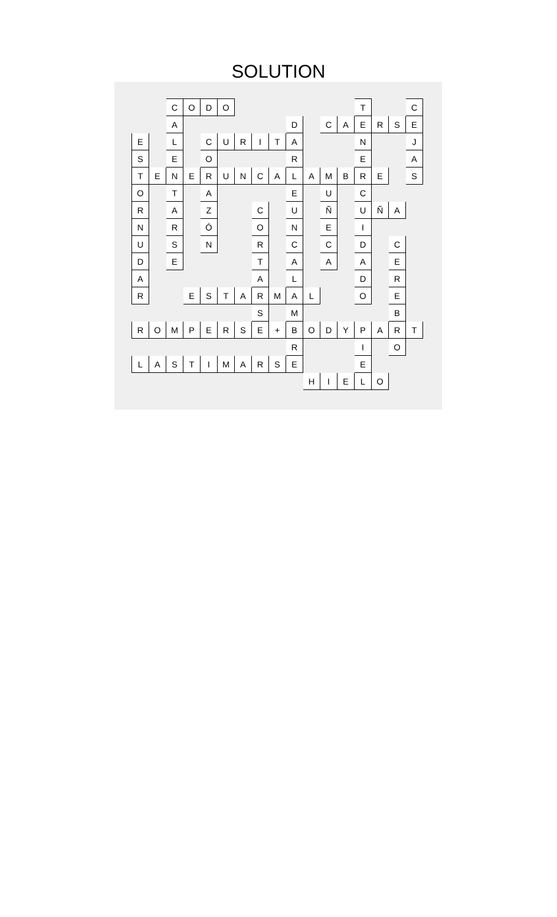SOLUTION
| | | C | O | D | O | | | | | | | | T | | | C |
| | | A | | | | | | | D | | C | A | E | R | S | E |
| E | | L | | C | U | R | I | T | A | | | | N | | | J |
| S | | E | | O | | | | | R | | | | E | | | A |
| T | E | N | E | R | U | N | C | A | L | A | M | B | R | E | | S |
| O | | T | | A | | | | | E | | U | | C | | | |
| R | | A | | Z | | | C | | U | | Ñ | | U | Ñ | A | |
| N | | R | | Ó | | | O | | N | | E | | I | | | |
| U | | S | | N | | | R | | C | | C | | D | | C | |
| D | | E | | | | | T | | A | | A | | A | | E | |
| A | | | | | | | A | | L | | | | D | | R | |
| R | | | E | S | T | A | R | M | A | L | | | O | | E | |
| | | | | | | | S | | M | | | | | | B | |
| R | O | M | P | E | R | S | E | + | B | O | D | Y | P | A | R | T |
| | | | | | | | | | R | | | | I | | O | |
| L | A | S | T | I | M | A | R | S | E | | | | E | | | |
| | | | | | | | | | | H | I | E | L | O | | |